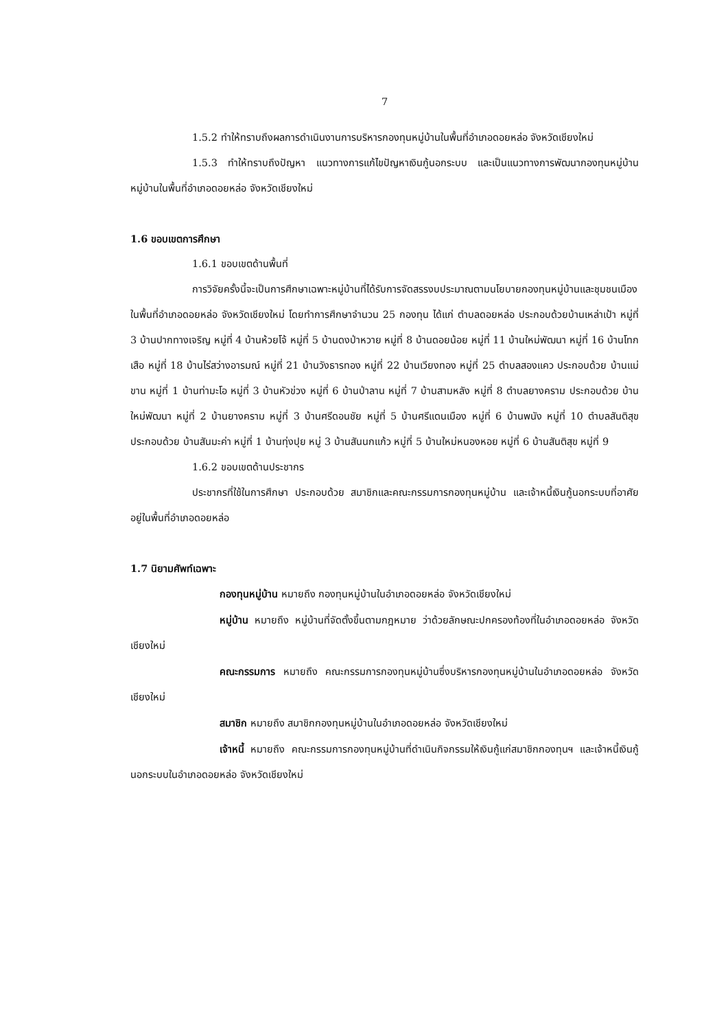7
1.5.2 ทำให้ทราบถึงผลการดำเนินงานการบริหารกองทุนหมู่บ้านในพื้นที่อำเภอดอยหล่อ จังหวัดเชียงใหม่
1.5.3 ทำให้ทราบถึงปัญหา แนวทางการแก้ไขปัญหาเงินกู้นอกระบบ และเป็นแนวทางการพัฒนากองทุนหมู่บ้านหมู่บ้านในพื้นที่อำเภอดอยหล่อ จังหวัดเชียงใหม่
1.6 ขอบเขตการศึกษา
1.6.1 ขอบเขตด้านพื้นที่
การวิจัยครั้งนี้จะเป็นการศึกษาเฉพาะหมู่บ้านที่ได้รับการจัดสรรงบประมาณตามนโยบายกองทุนหมู่บ้านและชุมชนเมือง ในพื้นที่อำเภอดอยหล่อ จังหวัดเชียงใหม่ โดยทำการศึกษาจำนวน 25 กองทุน ได้แก่ ตำบลดอยหล่อ ประกอบด้วยบ้านเหล่าเป้า หมู่ที่ 3 บ้านปากทางเจริญ หมู่ที่ 4 บ้านห้วยโจ้ หมู่ที่ 5 บ้านดงป่าหวาย หมู่ที่ 8 บ้านดอยน้อย หมู่ที่ 11 บ้านใหม่พัฒนา หมู่ที่ 16 บ้านโทกเสือ หมู่ที่ 18 บ้านไร่สว่างอารมณ์ หมู่ที่ 21 บ้านวังธารทอง หมู่ที่ 22 บ้านเวียงทอง หมู่ที่ 25 ตำบลสองแคว ประกอบด้วย บ้านแม่ขาน หมู่ที่ 1 บ้านท่ามะโอ หมู่ที่ 3 บ้านหัวข่วง หมู่ที่ 6 บ้านป่าลาน หมู่ที่ 7 บ้านสามหลัง หมู่ที่ 8 ตำบลยางคราม ประกอบด้วย บ้านใหม่พัฒนา หมู่ที่ 2 บ้านยางคราม หมู่ที่ 3 บ้านศรีดอนชัย หมู่ที่ 5 บ้านศรีแดนเมือง หมู่ที่ 6 บ้านพนัง หมู่ที่ 10 ตำบลสันติสุข ประกอบด้วย บ้านสันมะค่า หมู่ที่ 1 บ้านทุ่งปุย หมู่ 3 บ้านสันนกแก้ว หมู่ที่ 5 บ้านใหม่หนองหอย หมู่ที่ 6 บ้านสันติสุข หมู่ที่ 9
1.6.2 ขอบเขตด้านประชากร
ประชากรที่ใช้ในการศึกษา ประกอบด้วย สมาชิกและคณะกรรมการกองทุนหมู่บ้าน และเจ้าหนี้เงินกู้นอกระบบที่อาศัยอยู่ในพื้นที่อำเภอดอยหล่อ
1.7 นิยามศัพท์เฉพาะ
กองทุนหมู่บ้าน หมายถึง กองทุนหมู่บ้านในอำเภอดอยหล่อ จังหวัดเชียงใหม่
หมู่บ้าน หมายถึง หมู่บ้านที่จัดตั้งขึ้นตามกฎหมาย ว่าด้วยลักษณะปกครองท้องที่ในอำเภอดอยหล่อ จังหวัดเชียงใหม่
คณะกรรมการ หมายถึง คณะกรรมการกองทุนหมู่บ้านซึ่งบริหารกองทุนหมู่บ้านในอำเภอดอยหล่อ จังหวัดเชียงใหม่
สมาชิก หมายถึง สมาชิกกองทุนหมู่บ้านในอำเภอดอยหล่อ จังหวัดเชียงใหม่
เจ้าหนี้ หมายถึง คณะกรรมการกองทุนหมู่บ้านที่ดำเนินกิจกรรมให้เงินกู้แก่สมาชิกกองทุนฯ และเจ้าหนี้เงินกู้นอกระบบในอำเภอดอยหล่อ จังหวัดเชียงใหม่